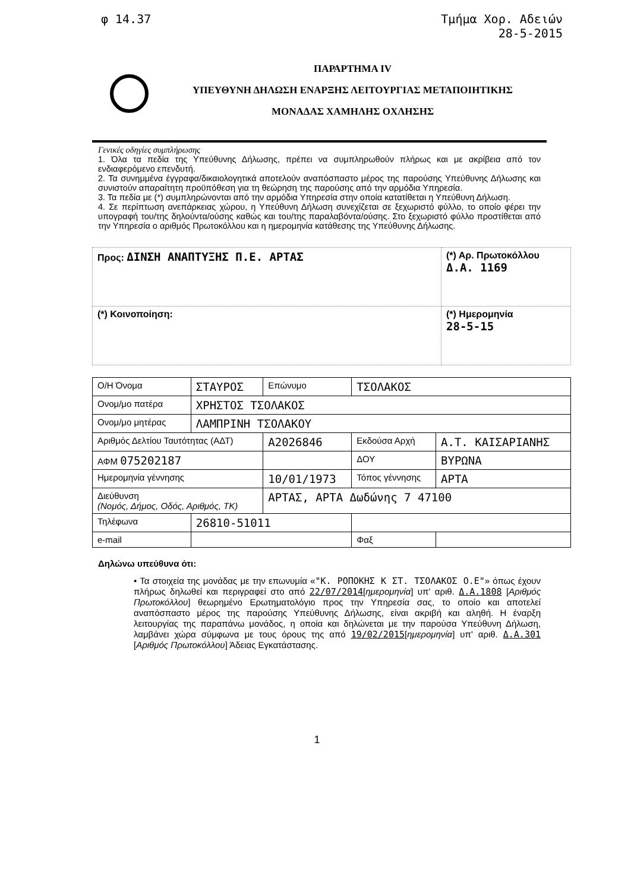φ 14.37 Τμήμα Χορ. Αδειών
28-5-2015
ΠΑΡΑΡΤΗΜΑ IV
ΥΠΕΥΘΥΝΗ ΔΗΛΩΣΗ ΕΝΑΡΞΗΣ ΛΕΙΤΟΥΡΓΙΑΣ ΜΕΤΑΠΟΙΗΤΙΚΗΣ
ΜΟΝΑΔΑΣ ΧΑΜΗΛΗΣ ΟΧΛΗΣΗΣ
Γενικές οδηγίες συμπλήρωσης
1. Όλα τα πεδία της Υπεύθυνης Δήλωσης, πρέπει να συμπληρωθούν πλήρως και με ακρίβεια από τον ενδιαφερόμενο επενδυτή.
2. Τα συνημμένα έγγραφα/δικαιολογητικά αποτελούν αναπόσπαστο μέρος της παρούσης Υπεύθυνης Δήλωσης και συνιστούν απαραίτητη προϋπόθεση για τη θεώρηση της παρούσης από την αρμόδια Υπηρεσία.
3. Τα πεδία με (*) συμπληρώνονται από την αρμόδια Υπηρεσία στην οποία κατατίθεται η Υπεύθυνη Δήλωση.
4. Σε περίπτωση ανεπάρκειας χώρου, η Υπεύθυνη Δήλωση συνεχίζεται σε ξεχωριστό φύλλο, το οποίο φέρει την υπογραφή του/της δηλούντα/ούσης καθώς και του/της παραλαβόντα/ούσης. Στο ξεχωριστό φύλλο προστίθεται από την Υπηρεσία ο αριθμός Πρωτοκόλλου και η ημερομηνία κατάθεσης της Υπεύθυνης Δήλωσης.
| Προς: ΔΙΝΣΗ ΑΝΑΠΤΥΞΗΣ Π.Ε. ΑΡΤΑΣ | (*) Αρ. Πρωτοκόλλου Δ.Α. 1169 |
| (*) Κοινοποίηση: | (*) Ημερομηνία 28-5-15 |
| Ο/Η Όνομα | ΣΤΑΥΡΟΣ | Επώνυμο | ΤΣΟΛΑΚΟΣ | |
| Ονομ/μο πατέρα | ΧΡΗΣΤΟΣ ΤΣΟΛΑΚΟΣ | | | |
| Ονομ/μο μητέρας | ΛΑΜΠΡΙΝΗ ΤΣΟΛΑΚΟΥ | | | |
| Αριθμός Δελτίου Ταυτότητας (ΑΔΤ) | | Α2026846 | Εκδούσα Αρχή | Α.Τ. ΚΑΙΣΑΡΙΑΝΗΣ |
| ΑΦΜ 075202187 | | | ΔΟΥ | ΒΥΡΩΝΑ |
| Ημερομηνία γέννησης | | 10/01/1973 | Τόπος γέννησης | ΑΡΤΑ |
| Διεύθυνση (Νομός, Δήμος, Οδός, Αριθμός, ΤΚ) | | ΑΡΤΑΣ, ΑΡΤΑ Δωδώνης 7 47100 | | |
| Τηλέφωνα | 26810-51011 | | | |
| e-mail | | | Φαξ | |
Δηλώνω υπεύθυνα ότι:
• Τα στοιχεία της μονάδας με την επωνυμία «"Κ. ΡΟΠΟΚΗΣ Κ ΣΤ. ΤΣΟΛΑΚΟΣ Ο.Ε"» όπως έχουν πλήρως δηλωθεί και περιγραφεί στο από 22/07/2014[ημερομηνία] υπ' αριθ. Δ.Α.1808 [Αριθμός Πρωτοκόλλου] θεωρημένο Ερωτηματολόγιο προς την Υπηρεσία σας, το οποίο και αποτελεί αναπόσπαστο μέρος της παρούσης Υπεύθυνης Δήλωσης, είναι ακριβή και αληθή. Η έναρξη λειτουργίας της παραπάνω μονάδος, η οποία και δηλώνεται με την παρούσα Υπεύθυνη Δήλωση, λαμβάνει χώρα σύμφωνα με τους όρους της από 19/02/2015[ημερομηνία] υπ' αριθ. Δ.Α.301 [Αριθμός Πρωτοκόλλου] Άδειας Εγκατάστασης.
1